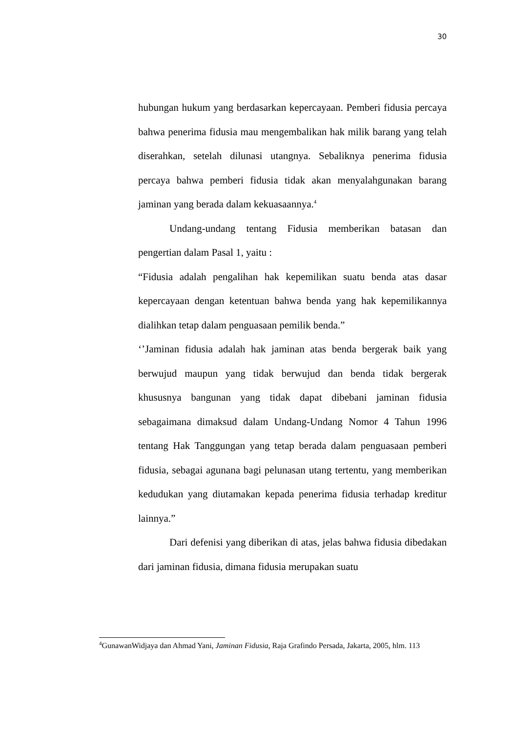30
hubungan hukum yang berdasarkan kepercayaan. Pemberi fidusia percaya bahwa penerima fidusia mau mengembalikan hak milik barang yang telah diserahkan, setelah dilunasi utangnya. Sebaliknya penerima fidusia percaya bahwa pemberi fidusia tidak akan menyalahgunakan barang jaminan yang berada dalam kekuasaannya.<sup>4</sup>
Undang-undang tentang Fidusia memberikan batasan dan pengertian dalam Pasal 1, yaitu :
“Fidusia adalah pengalihan hak kepemilikan suatu benda atas dasar kepercayaan dengan ketentuan bahwa benda yang hak kepemilikannya dialihkan tetap dalam penguasaan pemilik benda.”
‘’Jaminan fidusia adalah hak jaminan atas benda bergerak baik yang berwujud maupun yang tidak berwujud dan benda tidak bergerak khususnya bangunan yang tidak dapat dibebani jaminan fidusia sebagaimana dimaksud dalam Undang-Undang Nomor 4 Tahun 1996 tentang Hak Tanggungan yang tetap berada dalam penguasaan pemberi fidusia, sebagai agunana bagi pelunasan utang tertentu, yang memberikan kedudukan yang diutamakan kepada penerima fidusia terhadap kreditur lainnya.”
Dari defenisi yang diberikan di atas, jelas bahwa fidusia dibedakan dari jaminan fidusia, dimana fidusia merupakan suatu
<sup>4</sup> GunawanWidjaya dan Ahmad Yani, Jaminan Fidusia, Raja Grafindo Persada, Jakarta, 2005, hlm. 113